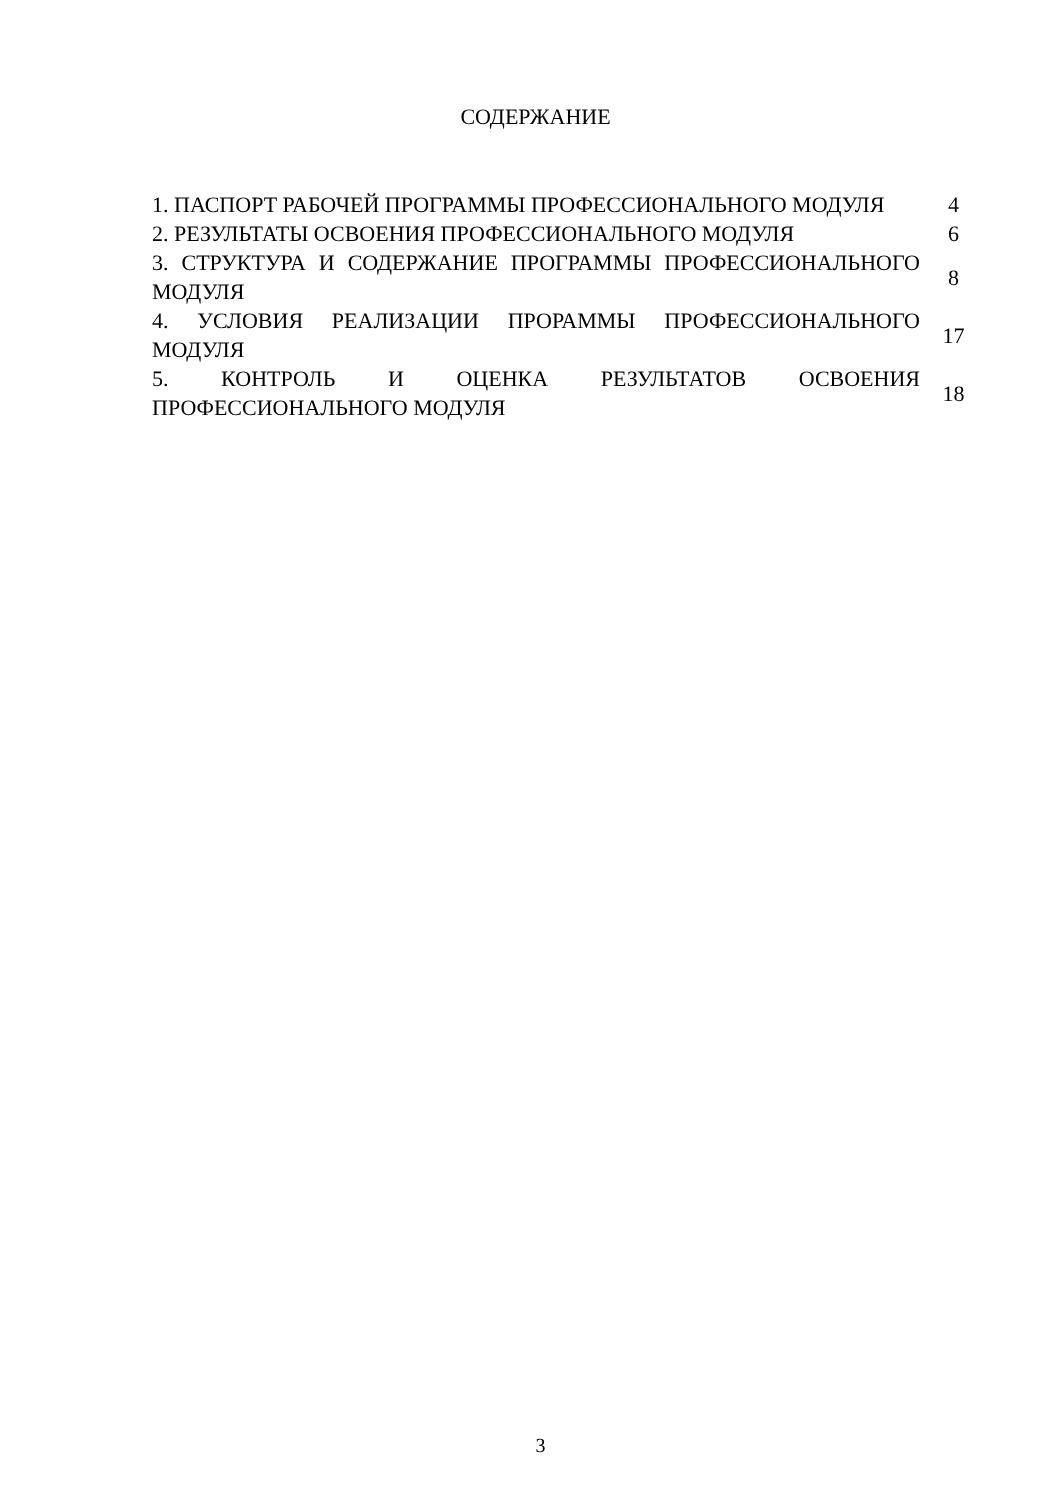СОДЕРЖАНИЕ
| 1. ПАСПОРТ РАБОЧЕЙ ПРОГРАММЫ ПРОФЕССИОНАЛЬНОГО МОДУЛЯ | 4 |
| 2. РЕЗУЛЬТАТЫ ОСВОЕНИЯ ПРОФЕССИОНАЛЬНОГО МОДУЛЯ | 6 |
| 3. СТРУКТУРА И СОДЕРЖАНИЕ ПРОГРАММЫ ПРОФЕССИОНАЛЬНОГО МОДУЛЯ | 8 |
| 4. УСЛОВИЯ РЕАЛИЗАЦИИ ПРОРАММЫ ПРОФЕССИОНАЛЬНОГО МОДУЛЯ | 17 |
| 5. КОНТРОЛЬ И ОЦЕНКА РЕЗУЛЬТАТОВ ОСВОЕНИЯ ПРОФЕССИОНАЛЬНОГО МОДУЛЯ | 18 |
3